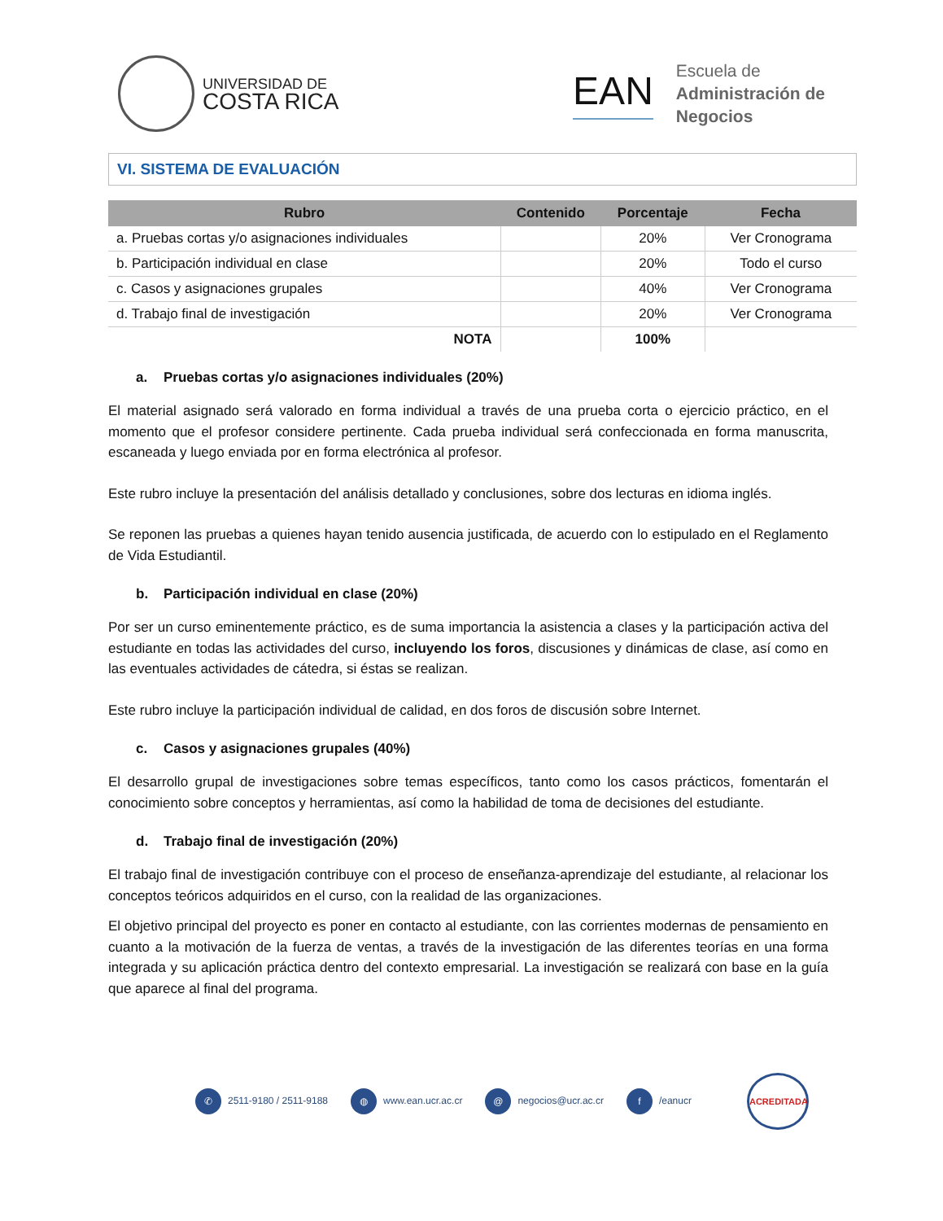UNIVERSIDAD DE
COSTA RICA
EAN
Escuela de
Administración de
Negocios
VI. SISTEMA DE EVALUACIÓN
| Rubro | Contenido | Porcentaje | Fecha |
| --- | --- | --- | --- |
| a. Pruebas cortas y/o asignaciones individuales | | 20% | Ver Cronograma |
| b. Participación individual en clase | | 20% | Todo el curso |
| c. Casos y asignaciones grupales | | 40% | Ver Cronograma |
| d. Trabajo final de investigación | | 20% | Ver Cronograma |
| NOTA | | 100% | |
a. Pruebas cortas y/o asignaciones individuales (20%)
El material asignado será valorado en forma individual a través de una prueba corta o ejercicio práctico, en el momento que el profesor considere pertinente. Cada prueba individual será confeccionada en forma manuscrita, escaneada y luego enviada por en forma electrónica al profesor.
Este rubro incluye la presentación del análisis detallado y conclusiones, sobre dos lecturas en idioma inglés.
Se reponen las pruebas a quienes hayan tenido ausencia justificada, de acuerdo con lo estipulado en el Reglamento de Vida Estudiantil.
b. Participación individual en clase (20%)
Por ser un curso eminentemente práctico, es de suma importancia la asistencia a clases y la participación activa del estudiante en todas las actividades del curso, incluyendo los foros, discusiones y dinámicas de clase, así como en las eventuales actividades de cátedra, si éstas se realizan.
Este rubro incluye la participación individual de calidad, en dos foros de discusión sobre Internet.
c. Casos y asignaciones grupales (40%)
El desarrollo grupal de investigaciones sobre temas específicos, tanto como los casos prácticos, fomentarán el conocimiento sobre conceptos y herramientas, así como la habilidad de toma de decisiones del estudiante.
d. Trabajo final de investigación (20%)
El trabajo final de investigación contribuye con el proceso de enseñanza-aprendizaje del estudiante, al relacionar los conceptos teóricos adquiridos en el curso, con la realidad de las organizaciones.
El objetivo principal del proyecto es poner en contacto al estudiante, con las corrientes modernas de pensamiento en cuanto a la motivación de la fuerza de ventas, a través de la investigación de las diferentes teorías en una forma integrada y su aplicación práctica dentro del contexto empresarial. La investigación se realizará con base en la guía que aparece al final del programa.
✆ 2511-9180 / 2511-9188
◍ www.ean.ucr.ac.cr
@ negocios@ucr.ac.cr
f /eanucr
ACREDITADA